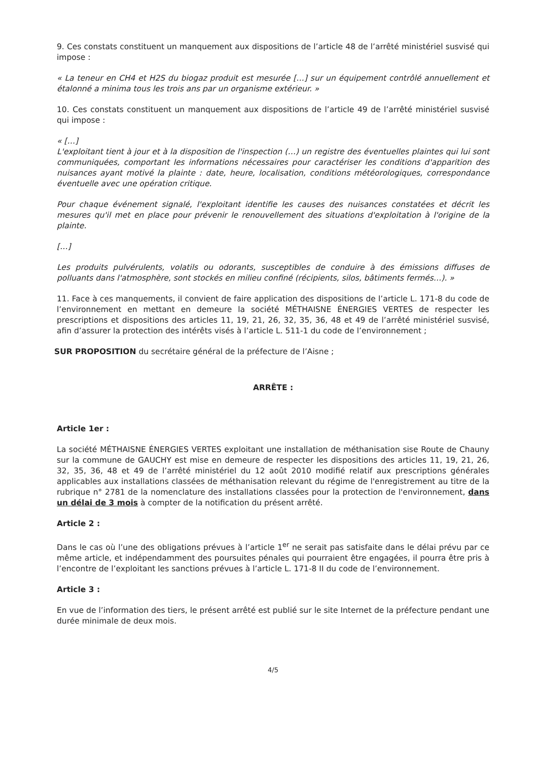9. Ces constats constituent un manquement aux dispositions de l’article 48 de l’arrêté ministériel susvisé qui impose :
« La teneur en CH4 et H2S du biogaz produit est mesurée […] sur un équipement contrôlé annuellement et étalonné a minima tous les trois ans par un organisme extérieur. »
10. Ces constats constituent un manquement aux dispositions de l’article 49 de l’arrêté ministériel susvisé qui impose :
« […]
L'exploitant tient à jour et à la disposition de l'inspection (…) un registre des éventuelles plaintes qui lui sont communiquées, comportant les informations nécessaires pour caractériser les conditions d'apparition des nuisances ayant motivé la plainte : date, heure, localisation, conditions météorologiques, correspondance éventuelle avec une opération critique.
Pour chaque événement signalé, l'exploitant identifie les causes des nuisances constatées et décrit les mesures qu'il met en place pour prévenir le renouvellement des situations d'exploitation à l'origine de la plainte.
[…]
Les produits pulvérulents, volatils ou odorants, susceptibles de conduire à des émissions diffuses de polluants dans l'atmosphère, sont stockés en milieu confiné (récipients, silos, bâtiments fermés…). »
11. Face à ces manquements, il convient de faire application des dispositions de l’article L. 171-8 du code de l’environnement en mettant en demeure la société MÉTHAISNE ÉNERGIES VERTES de respecter les prescriptions et dispositions des articles 11, 19, 21, 26, 32, 35, 36, 48 et 49 de l’arrêté ministériel susvisé, afin d’assurer la protection des intérêts visés à l’article L. 511-1 du code de l’environnement ;
SUR PROPOSITION du secrétaire général de la préfecture de l’Aisne ;
ARRÊTE :
Article 1er :
La société MÉTHAISNE ÉNERGIES VERTES exploitant une installation de méthanisation sise Route de Chauny sur la commune de GAUCHY est mise en demeure de respecter les dispositions des articles 11, 19, 21, 26, 32, 35, 36, 48 et 49 de l’arrêté ministériel du 12 août 2010 modifié relatif aux prescriptions générales applicables aux installations classées de méthanisation relevant du régime de l'enregistrement au titre de la rubrique n° 2781 de la nomenclature des installations classées pour la protection de l'environnement, dans un délai de 3 mois à compter de la notification du présent arrêté.
Article 2 :
Dans le cas où l’une des obligations prévues à l’article 1<sup>er</sup> ne serait pas satisfaite dans le délai prévu par ce même article, et indépendamment des poursuites pénales qui pourraient être engagées, il pourra être pris à l’encontre de l’exploitant les sanctions prévues à l’article L. 171-8 II du code de l’environnement.
Article 3 :
En vue de l’information des tiers, le présent arrêté est publié sur le site Internet de la préfecture pendant une durée minimale de deux mois.
4/5